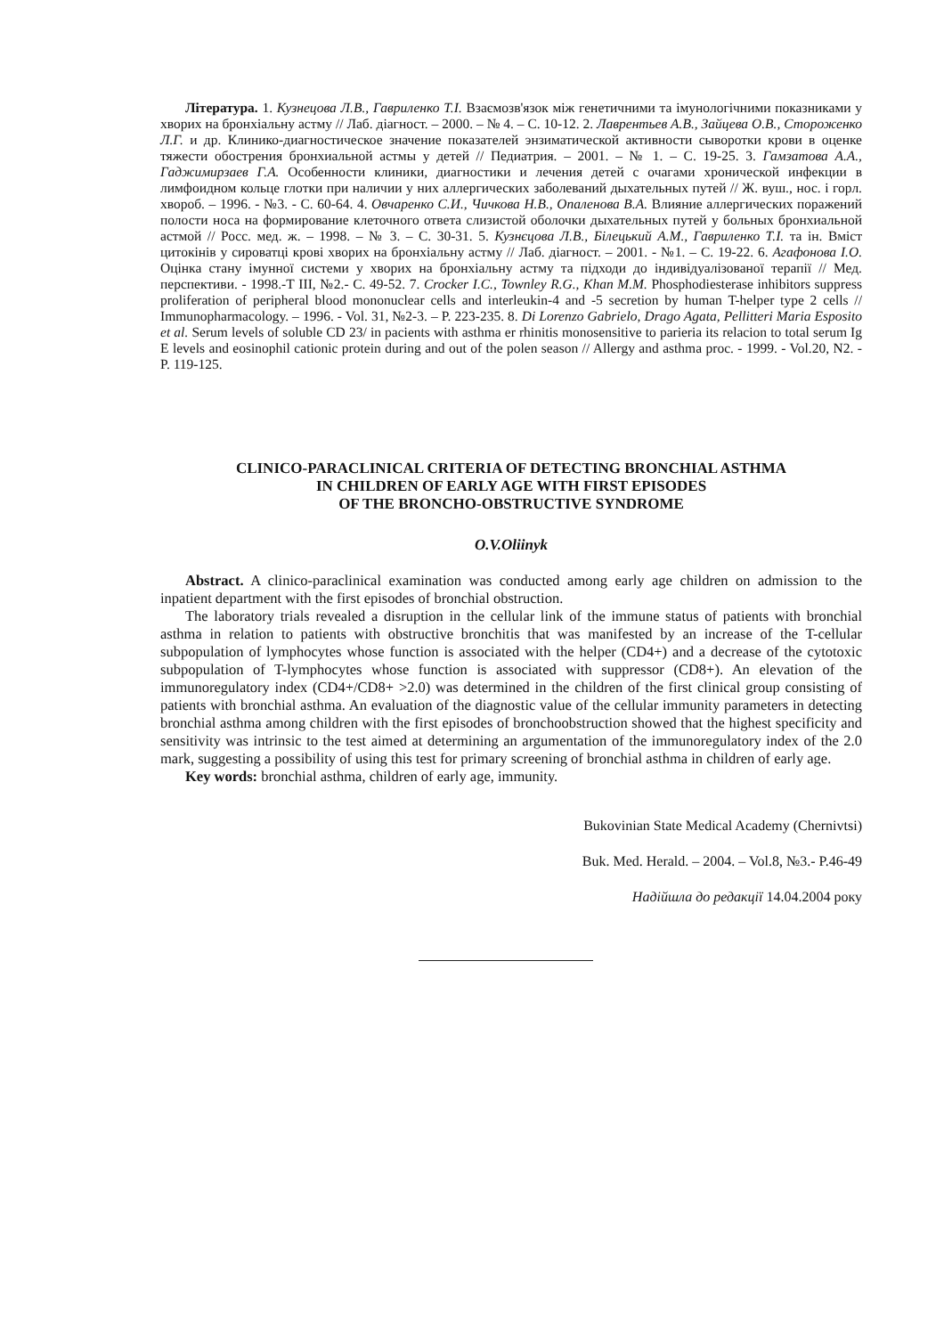Література. 1. Кузнецова Л.В., Гавриленко Т.І. Взаємозв'язок між генетичними та імунологічними показниками у хворих на бронхіальну астму // Лаб. діагност. – 2000. – № 4. – С. 10-12. 2. Лаврентьев А.В., Зайцева О.В., Стороженко Л.Г. и др. Клинико-диагностическое значение показателей энзиматической активности сыворотки крови в оценке тяжести обострения бронхиальной астмы у детей // Педиатрия. – 2001. – № 1. – С. 19-25. 3. Гамзатова А.А., Гаджимирзаев Г.А. Особенности клиники, диагностики и лечения детей с очагами хронической инфекции в лимфоидном кольце глотки при наличии у них аллергических заболеваний дыхательных путей // Ж. вуш., нос. і горл. хвороб. – 1996. - №3. - С. 60-64. 4. Овчаренко С.И., Чичкова Н.В., Опаленова В.А. Влияние аллергических поражений полости носа на формирование клеточного ответа слизистой оболочки дыхательных путей у больных бронхиальной астмой // Росс. мед. ж. – 1998. – № 3. – С. 30-31. 5. Кузнєцова Л.В., Білецький А.М., Гавриленко Т.І. та ін. Вміст цитокінів у сироватці крові хворих на бронхіальну астму // Лаб. діагност. – 2001. - №1. – С. 19-22. 6. Агафонова І.О. Оцінка стану імунної системи у хворих на бронхіальну астму та підходи до індивідуалізованої терапії // Мед. перспективи. - 1998.-Т III, №2.- С. 49-52. 7. Crocker I.C., Townley R.G., Khan M.M. Phosphodiesterase inhibitors suppress proliferation of peripheral blood mononuclear cells and interleukin-4 and -5 secretion by human T-helper type 2 cells // Immunopharmacology. – 1996. - Vol. 31, №2-3. – P. 223-235. 8. Di Lorenzo Gabrielo, Drago Agata, Pellitteri Maria Esposito et al. Serum levels of soluble CD 23/ in pacients with asthma er rhinitis monosensitive to parieria its relacion to total serum Ig E levels and eosinophil cationic protein during and out of the polen season // Allergy and asthma proc. - 1999. - Vol.20, N2. - P. 119-125.
CLINICO-PARACLINICAL CRITERIA OF DETECTING BRONCHIAL ASTHMA
IN CHILDREN OF EARLY AGE WITH FIRST EPISODES
OF THE BRONCHO-OBSTRUCTIVE SYNDROME
O.V.Oliinyk
Abstract. A clinico-paraclinical examination was conducted among early age children on admission to the inpatient department with the first episodes of bronchial obstruction.
The laboratory trials revealed a disruption in the cellular link of the immune status of patients with bronchial asthma in relation to patients with obstructive bronchitis that was manifested by an increase of the T-cellular subpopulation of lymphocytes whose function is associated with the helper (CD4+) and a decrease of the cytotoxic subpopulation of T-lymphocytes whose function is associated with suppressor (CD8+). An elevation of the immunoregulatory index (CD4+/CD8+ >2.0) was determined in the children of the first clinical group consisting of patients with bronchial asthma. An evaluation of the diagnostic value of the cellular immunity parameters in detecting bronchial asthma among children with the first episodes of bronchoobstruction showed that the highest specificity and sensitivity was intrinsic to the test aimed at determining an argumentation of the immunoregulatory index of the 2.0 mark, suggesting a possibility of using this test for primary screening of bronchial asthma in children of early age.
Key words: bronchial asthma, children of early age, immunity.
Bukovinian State Medical Academy (Chernivtsi)
Buk. Med. Herald. – 2004. – Vol.8, №3.- P.46-49
Надійшла до редакції 14.04.2004 року